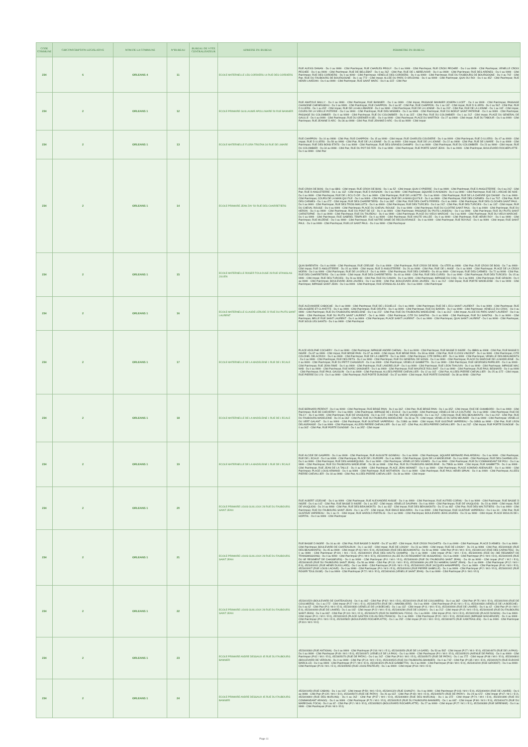| CODE COMMUNE | CIRCONSCRIPTION LEGISLATIVE | NOM DE LA COMMUNE | N°BUREAU | BUREAU DE VOTE CENTRALISATEUR | ADRESSE DU BUREAU | PERIMETRE DU BUREAU |
| --- | --- | --- | --- | --- | --- | --- |
| 234 | 6 | ORLEANS 4 | 11 | | ECOLE MATERNELLE LES CORDIERS 14 RUE DES CORDIERS | RUE ALEXIS DANAN - Du 0 au 9999 - Côté Pair/Impair, RUE CHARLES PEGUY - Du 0 au 9999 - Côté Pair/Impair, RUE CROIX PECHEE - Du 0 au 9999 - Côté Pair/Impair, VENELLE CROIX PECHEE - Du 0 au 9999 - Côté Pair/Impair, RUE DE BELLEBAT - Du 0 au 26Z - Côté Pair, RUE DE L ABREUVOIR - Du 0 au 9999 - Côté Pair/Impair, RUE DES ARENES - Du 0 au 9999 - Côté Pair/Impair, RUE DES CORDIERS - Du 0 au 9999 - Côté Pair/Impair, VENELLE DES CORDIERS - Du 0 au 9999 - Côté Pair/Impair, RUE DU FAUBOURG DE BOURGOGNE - Du 0 au 70Z - Côté Pair, RUE DU FAUBOURG DE BOURGOGNE - Du 1 au 77Z - Côté Impair, ALLEE DU PARC D ORLEANS - Du 0 au 9999 - Côté Pair/Impair, QUAI DU ROI - Du 0 au 45Z - Côté Pair/Impair, RUE HENRI LAVEDAN - Du 0 au 9999 - Côté Pair/Impair, RUE SAINT MARC - Du 0 au 32Z - Côté Pair |
| 234 | 2 | ORLEANS 1 | 12 | | ECOLE PRIMAIRE GUILLAUME APOLLINAIRE 50 RUE BANNIER | RUE ANATOLE BAILLY - Du 0 au 9999 - Côté Pair/Impair, RUE BANNIER - Du 0 au 9999 - Côté Impair, PASSAGE BANNIER JOSEPH LUCET - Du 0 au 9999 - Côté Pair/Impair, PASSAGE CHANOINE CHENESSEAU - Du 0 au 9999 - Côté Pair/Impair, RUE CHAPPON - Du 0 au 8Z - Côté Pair, RUE CHAPPON - Du 1 au 13Z - Côté Impair, RUE D ILLIERS - Du 0 au 56Z - Côté Pair, RUE D ILLIERS - Du 1 au 45Z - Côté Impair, RUE DE LA HALLEBARDE - Du 0 au 9999 - Côté Pair/Impair, RUE DE LA LIONNE - Du 0 au 20Z - Côté Pair, RUE DE LA LIONNE - Du 1 au 19Z - Côté Impair, COURS DE LA VIEILLE POTERIE - Du 0 au 9999 - Côté Pair/Impair, RUE DES MINIMES - Du 0 au 9999 - Côté Pair/Impair, RUE DU BOEUF SAINT PATERNE - Du 0 au 9999 - Côté Pair/Impair, PASSAGE DU COLOMBIER - Du 0 au 9999 - Côté Pair/Impair, RUE DU COLOMBIER - Du 0 au 32Z - Côté Pair, RUE DU COLOMBIER - Du 1 au 21Z - Côté Impair, PLACE DU GENERAL DE GAULLE - Du 0 au 9999 - Côté Pair/Impair, RUE DU GRENIER A SEL - Du 0 au 9999 - Côté Pair/Impair, PLACE DU MARTROI - Du 27 au 9999 - Côté Impair, RUE DU TABOUR - Du 0 au 9999 - Côté Pair/Impair, RUE JEANNE D ARC - Du 36 au 9998 - Côté Pair, RUE JEANNE D ARC - Du 43 au 9999 - Côté Impair |
| 234 | 2 | ORLEANS 1 | 13 | | ECOLE MATERNELLE FLORA TRISTAN 34 RUE DE LIMARE | RUE CHAPPON - Du 10 au 9998 - Côté Pair, RUE CHAPPON - Du 15 au 9999 - Côté Impair, RUE CHARLES COUDIERE - Du 0 au 9999 - Côté Pair/Impair, RUE D ILLIERS - Du 47 au 9999 - Côté Impair, RUE D ILLIERS - Du 58 au 9998 - Côté Pair, RUE DE LA LIONNE - Du 21 au 9999 - Côté Impair, RUE DE LA LIONNE - Du 22 au 9998 - Côté Pair, RUE DE LIMARE - Du 0 au 9999 - Côté Pair/Impair, RUE DES BONS ETATS - Du 0 au 9999 - Côté Pair/Impair, RUE DES GRANDS CHAMPS - Du 0 au 9999 - Côté Pair/Impair, RUE DU COLOMBIER - Du 23 au 9999 - Côté Impair, RUE DU COLOMBIER - Du 34 au 9998 - Côté Pair, RUE DU POT DE FER - Du 0 au 9999 - Côté Pair/Impair, RUE PORTE SAINT JEAN - Du 0 au 9999 - Côté Pair/Impair, BOULEVARD ROCHEPLATTE - Du 0 au 9999 - Côté Pair |
| 234 | 2 | ORLEANS 1 | 14 | | ECOLE PRIMAIRE JEAN ZAY 50 RUE DES CHARRETIERS | RUE CROIX DE BOIS - Du 0 au 6BIS - Côté Impair, RUE CROIX DE BOIS - Du 1 au 5Z - Côté Impair, QUAI CYPIERRE - Du 0 au 9999 - Côté Pair/Impair, RUE D ANGLETERRE - Du 0 au 24Z - Côté Pair, RUE D ANGLETERRE - Du 1 au 13Z - Côté Impair, RUE D AVIGNON - Du 0 au 9999 - Côté Pair/Impair, SQUARE D AVIGNON - Du 0 au 9999 - Côté Pair/Impair, RUE DE L ARCHE DE NOE - Du 0 au 9999 - Côté Pair/Impair, RUE DE L ECU D OR - Du 0 au 9999 - Côté Pair/Impair, RUE DE LA BOTTE - Du 0 au 9999 - Côté Pair/Impair, RUE DE LA CHEVRE QUI DANSE - Du 0 au 9999 - Côté Pair/Impair, COURS DE LA MAIN QUI FILE - Du 0 au 9999 - Côté Pair/Impair, RUE DE LA MAIN QUI FILE - Du 0 au 9999 - Côté Pair/Impair, RUE DES CARMES - Du 0 au 70Z - Côté Pair, RUE DES CARMES - Du 1 au 47Z - Côté Impair, RUE DES CHARRETIERS - Du 0 au 38Z - Côté Pair, RUE DES CHATS FERRES - Du 0 au 9999 - Côté Pair/Impair, RUE DES CLOCHES SAINT PAUL - Du 0 au 9999 - Côté Pair/Impair, RUE DES TROIS MAILLETS - Du 0 au 9999 - Côté Pair/Impair, RUE DES TURCIES - Du 0 au 24Z - Côté Pair, RUE DES TURCIES - Du 1 au 13Z - Côté Impair, RUE DU CHEVAL ROUGE - Du 0 au 9999 - Côté Pair/Impair, PLACE DU CHEVAL ROUGE - Du 0 au 9999 - Côté Pair/Impair, RUE DU CLOITRE SAINT PAUL - Du 0 au 9999 - Côté Pair/Impair, RUE DU HERON - Du 0 au 9999 - Côté Pair/Impair, RUE DU PONT DE CE - Du 0 au 9999 - Côté Pair/Impair, PASSAGE DU PUITS LANDEAU - Du 0 au 9999 - Côté Pair/Impair, RUE DU PUITS SAINT CHRISTOPHE - Du 0 au 9999 - Côté Pair/Impair, RUE DU TAUREAU - Du 0 au 9999 - Côté Pair/Impair, PLACE DU VIEUX MARCHE - Du 0 au 9999 - Côté Pair/Impair, RUE DU VIEUX MARCHE - Du 0 au 9999 - Côté Pair/Impair, RUE GABRIEL TEMPLIER - Du 0 au 9999 - Côté Pair/Impair, RUE HAUTE VALLEE - Du 0 au 9999 - Côté Pair/Impair, RUE HENRI ROY - Du 0 au 9999 - Côté Pair/Impair, RUE MUZENE - Du 0 au 9999 - Côté Pair/Impair, RUE NOTRE DAME DE RECOUVRANCE - Du 0 au 9999 - Côté Pair/Impair, RUE ROYALE - Du 0 au 9999 - Côté Impair, RUE SAINT PAUL - Du 0 au 9999 - Côté Pair/Impair, RUELLE SAINT PAUL - Du 0 au 9999 - Côté Pair/Impair |
| 234 | 2 | ORLEANS 1 | 15 | | ECOLE MATERNELLE ROGER TOULOUSE 28 RUE STANISLAS JULIEN | QUAI BARENTIN - Du 0 au 9999 - Côté Pair/Impair, RUE CREUSE - Du 0 au 9999 - Côté Pair/Impair, RUE CROIX DE BOIS - Du 6TER au 9998 - Côté Pair, RUE CROIX DE BOIS - Du 7 au 9999 - Côté Impair, RUE D ANGLETERRE - Du 15 au 9999 - Côté Impair, RUE D ANGLETERRE - Du 26 au 9998 - Côté Pair, RUE DE L ANGE - Du 0 au 9999 - Côté Pair/Impair, PLACE DE LA CROIX MORIN - Du 0 au 9999 - Côté Pair/Impair, RUE DE LA GRILLE - Du 0 au 9999 - Côté Pair/Impair, RUE DES CARMES - Du 49 au 9999 - Côté Impair, RUE DES CARMES - Du 72 au 9998 - Côté Pair, RUE DES CHARRETIERS - Du 1 au 9999 - Côté Impair, RUE DES CHARRETIERS - Du 40 au 9998 - Côté Pair, RUE DES CURES - Du 0 au 9999 - Côté Pair/Impair, RUE DES TURCIES - Du 15 au 9999 - Côté Impair, RUE DES TURCIES - Du 26 au 9998 - Côté Pair, RUE DU CANON - Du 0 au 9999 - Côté Pair/Impair, IMPASSE DU COQ - Du 0 au 9999 - Côté Pair/Impair, RUE GRISON - Du 0 au 9999 - Côté Pair/Impair, BOULEVARD JEAN JAURES - Du 0 au 9999 - Côté Pair, BOULEVARD JEAN JAURES - Du 1 au 21Z - Côté Impair, RUE PORTE MADELEINE - Du 0 au 9999 - Côté Pair/Impair, IMPASSE SAINT JEAN - Du 0 au 9999 - Côté Pair/Impair, RUE STANISLAS JULIEN - Du 0 au 9999 - Côté Pair/Impair |
| 234 | 2 | ORLEANS 1 | 16 | | ECOLE MATERNELLE CLAUDE LERUDE 22 RUE DU PUITS SAINT LAURENT | RUE ALEXANDRE CABOCHE - Du 0 au 9999 - Côté Pair/Impair, RUE DE L ECHELLE - Du 0 au 9999 - Côté Pair/Impair, RUE DE L ECU SAINT LAURENT - Du 0 au 9999 - Côté Pair/Impair, RUE DELAUGERE ET CLAYETTE - Du 0 au 9999 - Côté Pair/Impair, RUE DRUFIN - Du 0 au 9999 - Côté Pair/Impair, RUE DU BARON - Du 0 au 9999 - Côté Pair/Impair, VENELLE DU CROC - Du 0 au 9999 - Côté Pair/Impair, RUE DU FAUBOURG MADELEINE - Du 0 au 22Z - Côté Pair, RUE DU FAUBOURG MADELEINE - Du 1 au 31Z - Côté Impair, ALLEE DU PARC SAINT LAURENT - Du 0 au 9999 - Côté Pair/Impair, RUE DU PUITS SAINT LAURENT - Du 0 au 9999 - Côté Pair/Impair, CITE DU SANITAS - Du 0 au 9999 - Côté Pair/Impair, RUE DU SANITAS - Du 0 au 9999 - Côté Pair/Impair, BELLE RUE SAINT LAURENT - Du 0 au 9999 - Côté Pair/Impair, PLACE SAINT LAURENT - Du 0 au 9999 - Côté Pair/Impair, QUAI SAINT LAURENT - Du 0 au 9999 - Côté Pair/Impair, RUE SOUS LES SAINTS - Du 0 au 9999 - Côté Pair/Impair |
| 234 | 2 | ORLEANS 1 | 17 | | ECOLE MATERNELLE DE LA MADELEINE 1 RUE DE L'ECALE | PLACE ADOLPHE COCHERY - Du 0 au 9999 - Côté Pair/Impair, IMPASSE ANDRE CHENAL - Du 0 au 9999 - Côté Pair/Impair, RUE BASSE D INGRE - Du 4BBIS au 9998 - Côté Pair, RUE BASSE D INGRE - Du 87 au 9999 - Côté Impair, RUE BRISE PAIN - Du 37 au 9999 - Côté Impair, RUE BRISE PAIN - Du 38 au 9998 - Côté Pair, RUE CLOVIS VINCENT - Du 0 au 9999 - Côté Pair/Impair, CITE COLONEL DELACROIX - Du 0 au 9999 - Côté Pair/Impair, RUE DE LA LIBERTE - Du 0 au 9999 - Côté Pair/Impair, CITE DEPALLIER - Du 0 au 9999 - Côté Pair/Impair, VENELLE DES BEAUMONTS - Du 0 au 9999 - Côté Pair/Impair, RUE DES RETS - Du 0 au 9999 - Côté Pair/Impair, RUE DU GENERAL DE SONIS - Du 0 au 9999 - Côté Pair/Impair, PLACE DU MARCHE DE LA MADELEINE - Du 0 au 9999 - Côté Pair/Impair, RUE DU PETIT CHASSEUR - Du 0 au 9999 - Côté Pair/Impair, VENELLE GAMBETTA - Du 0 au 9999 - Côté Pair/Impair, RUE GEORGES PAPELIER - Du 0 au 9999 - Côté Pair/Impair, RUE JEAN RIME - Du 0 au 9999 - Côté Pair/Impair, RUE LANDRELOUP - Du 0 au 9999 - Côté Pair/Impair, RUE LEON THAUVIN - Du 0 au 9999 - Côté Pair/Impair, IMPASSE MAC NAB - Du 0 au 9999 - Côté Pair/Impair, RUE MARC SANGNIER - Du 0 au 9999 - Côté Pair/Impair, RUE MAURICE ROLLINAT - Du 0 au 9999 - Côté Pair/Impair, RUE PAUL BESNARD - Du 0 au 9999 - Côté Pair/Impair, RUE PAUL GAUGUIN - Du 0 au 9999 - Côté Pair/Impair, ALLEES PIERRE CHEVALLIER - Du 12 au 16Z - Côté Pair, ALLEES PIERRE CHEVALLIER - Du 25 au 37Z - Côté Impair, RUE PIERRE DU LYS - Du 0 au 9999 - Côté Pair/Impair, RUE PORTE DUNOISE - Du 37 au 9999 - Côté Impair, RUE PORTE DUNOISE - Du 38 au 9998 - Côté Pair |
| 234 | 2 | ORLEANS 1 | 18 | | ECOLE MATERNELLE DE LA MADELEINE 1 RUE DE L'ECALE | RUE BERNARD PERROT - Du 0 au 9999 - Côté Pair/Impair, RUE BRISE PAIN - Du 0 au 36Z - Côté Pair, RUE BRISE PAIN - Du 1 au 35Z - Côté Impair, RUE DE CHAMBORD - Du 0 au 9999 - Côté Pair/Impair, RUE DE CHEVERNY - Du 0 au 9999 - Côté Pair/Impair, IMPASSE DE L ECOLE - Du 0 au 9999 - Côté Pair/Impair, VENELLE DE LA COUTURE - Du 0 au 9999 - Côté Pair/Impair, RUE DE TALCY - Du 0 au 9999 - Côté Pair/Impair, RUE DE VAUQUOIS - Du 0 au 22Z - Côté Pair, RUE DE VAUQUOIS - Du 1 au 21Z - Côté Impair, RUE DES BEAUMONTS - Du 0 au 20Z - Côté Pair, RUE DU FAUBOURG MADELEINE - Du 24 au 36Z - Côté Pair, RUE DU FAUBOURG MADELEINE - Du 33 au 75 - Côté Impair, VENELLE DU GRIS MEUNIER - Du 0 au 9999 - Côté Pair/Impair, VENELLE DU VERT GALANT - Du 0 au 9999 - Côté Pair/Impair, RUE GUSTAVE VAPEREAU - Du 21BIS au 9999 - Côté Impair, RUE GUSTAVE VAPEREAU - Du 30BIS au 9998 - Côté Pair, RUE LEON DELAGRANGE - Du 0 au 9999 - Côté Pair/Impair, ALLEES PIERRE CHEVALLIER - Du 0 au 10Z - Côté Pair, ALLEES PIERRE CHEVALLIER - Du 1 au 23Z - Côté Impair, RUE PORTE DUNOISE - Du 0 au 36Z - Côté Pair, RUE PORTE DUNOISE - Du 1 au 35Z - Côté Impair |
| 234 | 2 | ORLEANS 1 | 19 | | ECOLE MATERNELLE DE LA MADELEINE 1 RUE DE L'ECALE | RUE ALCIDE DE GASPERI - Du 0 au 9999 - Côté Pair/Impair, RUE AUGUSTE GOINEAU - Du 0 au 9999 - Côté Pair/Impair, SQUARE BERNARD PHILARDEAU - Du 0 au 9999 - Côté Pair/Impair, RUE DE L ECALE - Du 0 au 9999 - Côté Pair/Impair, PLACE DE L EUROPE - Du 0 au 9999 - Côté Pair/Impair, QUAI DE LA MADELEINE - Du 0 au 9999 - Côté Pair/Impair, RUE DES CHARMILLES - Du 0 au 9999 - Côté Pair/Impair, RUE DES HANNEQUINS - Du 0 au 9999 - Côté Pair/Impair, VENELLE DES VIGNES - Du 0 au 9999 - Côté Pair/Impair, RUE DU COMMANDANT DE POLI - Du 0 au 9999 - Côté Pair/Impair, RUE DU FAUBOURG MADELEINE - Du 38 au 9998 - Côté Pair, RUE DU FAUBOURG MADELEINE - Du 75BIS au 9999 - Côté Impair, RUE GAMBETTA - Du 0 au 9999 - Côté Pair/Impair, RUE JEAN DE LA TAILLE - Du 0 au 9999 - Côté Pair/Impair, PLACE JEAN MONNET - Du 0 au 9999 - Côté Pair/Impair, PLACE KONRAD ADENAUER - Du 0 au 9999 - Côté Pair/Impair, PLACE LOUIS ARMAND - Du 0 au 9999 - Côté Pair/Impair, RUE MOTHIRON - Du 0 au 9999 - Côté Pair/Impair, RUE PAUL HENRI SPAAK - Du 0 au 9999 - Côté Pair/Impair, ALLEES PIERRE CHEVALLIER - Du 18 au 9998 - Côté Pair, ALLEES PIERRE CHEVALLIER - Du 39 au 9999 - Côté Impair |
| 234 | 2 | ORLEANS 1 | 20 | | ECOLE PRIMAIRE LOUIS GUILLOUX 28 RUE DU FAUBOURG SAINT JEAN | RUE ALBERT LEJEUNE - Du 0 au 9999 - Côté Pair/Impair, RUE ALEXANDRE AVISSE - Du 0 au 9999 - Côté Pair/Impair, RUE ALFRED CORNU - Du 0 au 9999 - Côté Pair/Impair, RUE BASSE D INGRE - Du 0 au 14Z - Côté Pair, RUE BASSE D INGRE - Du 1 au 35Z - Côté Impair, VENELLE DAUPHIN - Du 0 au 9999 - Côté Pair/Impair, RUE DE VAUQUOIS - Du 23 au 9999 - Côté Impair, RUE DE VAUQUOIS - Du 24 au 9998 - Côté Pair, RUE DES BEAUMONTS - Du 1 au 43Z - Côté Impair, RUE DES BEAUMONTS - Du 22 au 48Z - Côté Pair, RUE DES MALTOTIERS - Du 0 au 9999 - Côté Pair/Impair, RUE DU FAUBOURG SAINT JEAN - Du 1 au 47Z - Côté Impair, RUE EMILE BISCARRA - Du 0 au 9999 - Côté Pair/Impair, RUE GUSTAVE VAPEREAU - Du 0 au 30 - Côté Pair, RUE GUSTAVE VAPEREAU - Du 1 au 21 - Côté Impair, RUE HAROLD PORTALIS - Du 0 au 9999 - Côté Pair/Impair, BOULEVARD JEAN JAURES - Du 23 au 9999 - Côté Impair, PLACE MOULIN DE L HOPITAL - Du 0 au 9999 - Côté Pair/Impair |
| 234 | 2 | ORLEANS 1 | 21 | | ECOLE PRIMAIRE LOUIS GUILLOUX 28 RUE DU FAUBOURG SAINT JEAN | RUE BASSE D INGRE - Du 16 au 48 - Côté Pair, RUE BASSE D INGRE - Du 37 au 85Z - Côté Impair, RUE CROIX FAUCHETS - Du 0 au 9999 - Côté Pair/Impair, PLACE D ARMES - Du 0 au 9999 - Côté Pair/Impair, BOULEVARD DE CHATEAUDUN - Du 1 au 69Z - Côté Impair, RUE DE LOIGNY - Du 23 au 9999 - Côté Impair, RUE DE LOIGNY - Du 24 au 9998 - Côté Pair, 4523400630 (RUE DES BEAUMONTS) - Du 45 au 9999 - Côté Impair (P:43 / M:0 / E:0), 4523400630 (RUE DES BEAUMONTS) - Du 50 au 9998 - Côté Pair (P:40 / M:0 / E:0), 4523401142 (RUE DES CARNUTES) - Du 0 au 9999 - Côté Pair/Impair (P:191 / M:1 / E:2), 4523400020 (RUE DES HAUTS CHAMPS) - Du 0 au 9999 - Côté Impair (P:56 / M:0 / E:0), 4523400006 (RUE DU 28E REGIMENT DE TRANSMISSIONS) - Du 0 au 9999 - Côté Pair/Impair (P:0 / M:0 / E:0), 4523400014 (ALLEE DU 28 REGIMENT DE HUSSARDS) - Du 0 au 9999 - Côté Pair/Impair (P:0 / M:0 / E:0), 4523400005 (RUE DU 6E REGIMENT DE CHASSEURS) - Du 0 au 9999 - Côté Pair/Impair (P:0 / M:0 / E:0), 4523406049 (RUE DU FAUBOURG SAINT JEAN) - Du 49 au 9999 - Côté Impair (P:67 / M:2 / E:0), 4523406045 (RUE DU FAUBOURG SAINT JEAN) - Du 56 au 9998 - Côté Pair (P:111 / M:0 / E:0), 4523406999 (ALLEE DU HAMEAU SAINT JEAN) - Du 0 au 9999 - Côté Pair/Impair (P:12 / M:0 / E:0), 4523400001 (RUE HENRI DUVILLARD) - Du 0 au 9999 - Côté Pair/Impair (P:105 / M:0 / E:0), 4523400003 (RUE JACQUES HANAPPIER) - Du 0 au 9999 - Côté Pair/Impair (P:44 / M:0 / E:0), 4523400007 (RUE LOUIS LACAVE) - Du 0 au 9999 - Côté Pair/Impair (P:0 / M:0 / E:0), 4523400004 (RUE PIERRE GABELLE) - Du 0 au 9999 - Côté Pair/Impair (P:2 / M:0 / E:0), 4523400002 (RUE ROGER TOULOUSE) - Du 0 au 9999 - Côté Pair/Impair (P:72 / M:0 / E:0), 4523406046 (VENELLE SAINT JEAN) - Du 0 au 9999 - Côté Pair/Impair (P:0 / M:0 / E:0) |
| 234 | 2 | ORLEANS 1 | 22 | | ECOLE PRIMAIRE LOUIS GUILLOUX 28 RUE DU FAUBOURG SAINT JEAN | 4523401520 (BOULEVARD DE CHATEAUDUN) - Du 0 au 48Z - Côté Pair (P:62 / M:0 / E:0), 4523402000 (RUE DE COULMIERS) - Du 0 au 38Z - Côté Pair (P:75 / M:0 / E:0), 4523402000 (RUE DE COULMIERS) - Du 1 au 27Z - Côté Impair (P:27 / M:1 / E:1), 4523403750 (RUE DE L IMMOBILIERE) - Du 0 au 9999 - Côté Pair/Impair (P:43 / M:1 / E:1), 4523400830 (VENELLE DE LA BOECHE) - Du 0 au 6Z - Côté Pair (P:3 / M:0 / E:0), 4523400830 (VENELLE DE LA BOECHE) - Du 1 au 13Z - Côté Impair (P:11 / M:0 / E:0), 4523404090 (RUE DE LAHIRE) - Du 0 au 4Z - Côté Pair (P:10 / M:0 / E:0), 4523404090 (RUE DE LAHIRE) - Du 1 au 19Z - Côté Impair (P:22 / M:0 / E:0), 4523406280 (RUE DE LOIGNY) - Du 1 au 21Z - Côté Impair (P:15 / M:0 / E:0), 4523406045 (RUE DU FAUBOURG SAINT JEAN) - Du 0 au 84Z - Côté Pair (P:110 / M:1 / E:1), 4523404470 (RUE DU MARECHAL FOCH) - Du 1 au 9999 - Côté Impair (P:91 / M:0 / E:0), 4523402430 (PLACE DUNOIS) - Du 0 au 9999 - Côté Impair (P:11 / M:0 / E:0), 4523401815 (PLACE GASTON COLAS DES FRANCS) - Du 0 au 9999 - Côté Pair/Impair (P:20 / M:0 / E:0), 4523404440 (IMPASSE MACHENOIR) - Du 0 au 9999 - Côté Pair/Impair (P:0 / M:0 / E:0), 4523405820 (BOULEVARD ROCHEPLATTE) - Du 1 au 25Z - Côté Impair (P:101 / M:0 / E:0), 4523406970 (RUE XAINTRAILLES) - Du 0 au 9999 - Côté Pair/Impair (P:310 / M:0 / E:0) |
| 234 | 2 | ORLEANS 1 | 23 | | ECOLE PRIMAIRE ANDRE DESSAUX 45 RUE DU FAUBOURG BANNIER | 4523400360 (RUE ANTIGNA) - Du 0 au 9999 - Côté Pair/Impair (P:218 / M:1 / E:1), 4523403050 (RUE DE LA GARE) - Du 53 au 59Z - Côté Impair (P:27 / M:0 / E:0), 4523404970 (RUE DE LA PAIX) - Du 0 au 9999 - Côté Pair/Impair (P:49 / M:0 / E:0), 4523404971 (VENELLE DE LA PAIX) - Du 0 au 9999 - Côté Pair/Impair (P:0 / M:0 / E:0), 4523405020 (AVENUE DE PARIS) - Du 0 au 9999 - Côté Pair/Impair (P:62 / M:0 / E:0), 4523405070 (RUE DE PATAY) - Du 0 au 24Z - Côté Pair (P:94 / M:0 / E:0), 4523405070 (RUE DE PATAY) - Du 1 au 27Z - Côté Impair (P:68 / M:0 / E:0), 4523406810 (BOULEVARD DE VERDUN) - Du 0 au 9999 - Côté Pair (P:14 / M:0 / E:0), 4523400515 (RUE DU FAUBOURG BANNIER) - Du 0 au 74Z - Côté Pair (P:135 / M:0 / E:0), 4523402670 (RUE EUDOXE MARCILLE) - Du 0 au 9999 - Côté Pair/Impair (P:27 / M:0 / E:0), 4523403020 (PLACE GAMBETTA) - Du 0 au 9999 - Côté Pair/Impair (P:68 / M:0 / E:0), 4523403240 (RUE GIRODET) - Du 0 au 9999 - Côté Pair/Impair (P:23 / M:1 / E:1), 4523405050 (RUE LOUIS PASTEUR) - Du 1 au 9999 - Côté Impair (P:64 / M:0 / E:0) |
| 234 | 2 | ORLEANS 1 | 24 | | ECOLE PRIMAIRE ANDRE DESSAUX 45 RUE DU FAUBOURG BANNIER | 4523401050 (RUE CABAN) - Du 1 au 19Z - Côté Impair (P:59 / M:0 / E:0), 4523401320 (RUE CHANZY) - Du 0 au 9999 - Côté Pair/Impair (P:103 / M:0 / E:0), 4523404090 (RUE DE LAHIRE) - Du 6 au 9998 - Côté Pair (P:129 / M:0 / E:0), 4523405070 (RUE DE PATAY) - Du 26 au 62Z - Côté Pair (P:48 / M:0 / E:0), 4523405070 (RUE DE PATAY) - Du 29 au 67Z - Côté Impair (P:47 / M:1 / E:2), 4523404800 (RUE DES MURLINS) - Du 0 au 26Z - Côté Pair (P:57 / M:0 / E:0), 4523404800 (RUE DES MURLINS) - Du 1 au 37Z - Côté Impair (P:74 / M:0 / E:0), 4523401890 (RUE DU COMMANDANT ARAGO) - Du 0 au 9999 - Côté Pair/Impair (P:70 / M:0 / E:0), 4523400515 (RUE DU FAUBOURG BANNIER) - Du 1 au 69Z - Côté Impair (P:80 / M:0 / E:0), 4523404470 (RUE DU MARECHAL FOCH) - Du 0 au 6Z - Côté Pair (P:2 / M:0 / E:0), 4523405820 (BOULEVARD ROCHEPLATTE) - Du 27 au 9999 - Côté Impair (P:27 / M:1 / E:1), 4523406380 (RUE SERENNE) - Du 0 au 9999 - Côté Pair/Impair (P:69 / M:0 / E:0) |
Page 11